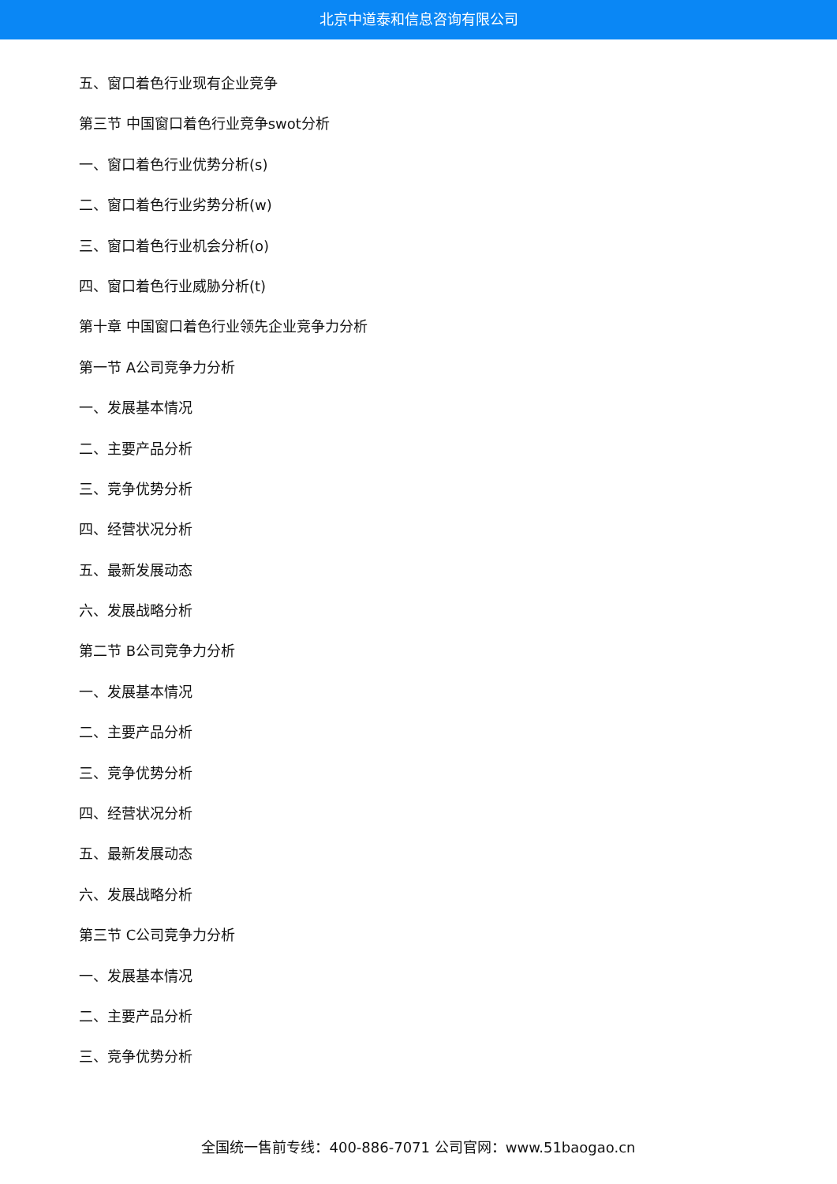北京中道泰和信息咨询有限公司
五、窗口着色行业现有企业竞争
第三节 中国窗口着色行业竞争swot分析
一、窗口着色行业优势分析(s)
二、窗口着色行业劣势分析(w)
三、窗口着色行业机会分析(o)
四、窗口着色行业威胁分析(t)
第十章 中国窗口着色行业领先企业竞争力分析
第一节 A公司竞争力分析
一、发展基本情况
二、主要产品分析
三、竞争优势分析
四、经营状况分析
五、最新发展动态
六、发展战略分析
第二节 B公司竞争力分析
一、发展基本情况
二、主要产品分析
三、竞争优势分析
四、经营状况分析
五、最新发展动态
六、发展战略分析
第三节 C公司竞争力分析
一、发展基本情况
二、主要产品分析
三、竞争优势分析
全国统一售前专线：400-886-7071 公司官网：www.51baogao.cn